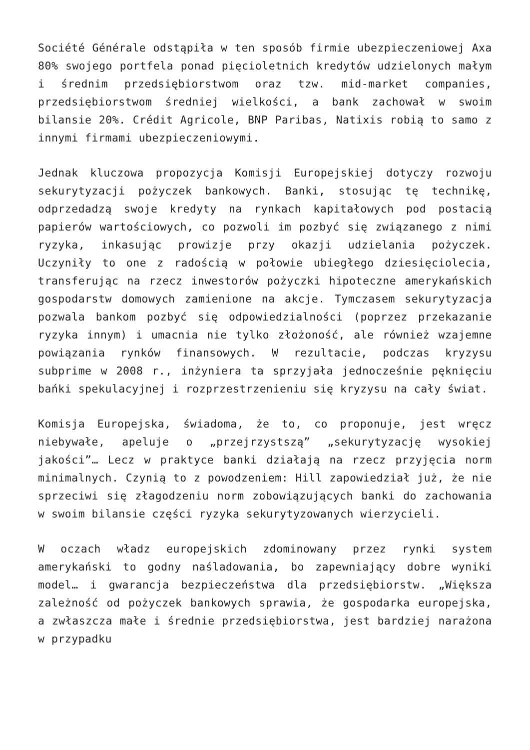Société Générale odstąpiła w ten sposób firmie ubezpieczeniowej Axa 80% swojego portfela ponad pięcioletnich kredytów udzielonych małym i średnim przedsiębiorstwom oraz tzw. mid-market companies, przedsiębiorstwom średniej wielkości, a bank zachował w swoim bilansie 20%. Crédit Agricole, BNP Paribas, Natixis robią to samo z innymi firmami ubezpieczeniowymi.
Jednak kluczowa propozycja Komisji Europejskiej dotyczy rozwoju sekurytyzacji pożyczek bankowych. Banki, stosując tę technikę, odprzedadzą swoje kredyty na rynkach kapitałowych pod postacią papierów wartościowych, co pozwoli im pozbyć się związanego z nimi ryzyka, inkasując prowizje przy okazji udzielania pożyczek. Uczyniły to one z radością w połowie ubiegłego dziesięciolecia, transferując na rzecz inwestorów pożyczki hipoteczne amerykańskich gospodarstw domowych zamienione na akcje. Tymczasem sekurytyzacja pozwala bankom pozbyć się odpowiedzialności (poprzez przekazanie ryzyka innym) i umacnia nie tylko złożoność, ale również wzajemne powiązania rynków finansowych. W rezultacie, podczas kryzysu subprime w 2008 r., inżyniera ta sprzyjała jednocześnie pęknięciu bańki spekulacyjnej i rozprzestrzenieniu się kryzysu na cały świat.
Komisja Europejska, świadoma, że to, co proponuje, jest wręcz niebywałe, apeluje o „przejrzystszą” „sekurytyzację wysokiej jakości”… Lecz w praktyce banki działają na rzecz przyjęcia norm minimalnych. Czynią to z powodzeniem: Hill zapowiedział już, że nie sprzeciwi się złagodzeniu norm zobowiązujących banki do zachowania w swoim bilansie części ryzyka sekurytyzowanych wierzycieli.
W oczach władz europejskich zdominowany przez rynki system amerykański to godny naśladowania, bo zapewniający dobre wyniki model… i gwarancja bezpieczeństwa dla przedsiębiorstw. „Większa zależność od pożyczek bankowych sprawia, że gospodarka europejska, a zwłaszcza małe i średnie przedsiębiorstwa, jest bardziej narażona w przypadku